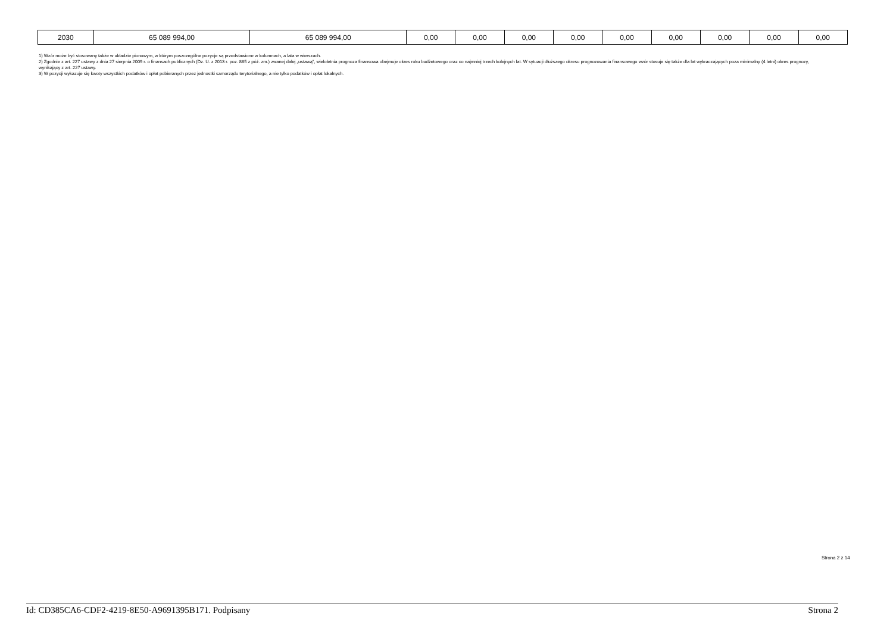| 2030 | 65 089 994,00 | 65 089 994,00 | 0,00 | 0,00 | 0,00 | 0,00 | 0,00 | 0,00 | 0,00 | 0,00 | 0,00 |
1) Wzór może być stosowany także w układzie pionowym, w którym poszczególne pozycje są przedstawione w kolumnach, a lata w wierszach.
2) Zgodnie z art. 227 ustawy z dnia 27 sierpnia 2009 r. o finansach publicznych (Dz. U. z 2013 r. poz. 885 z póź. zm.) zwanej dalej „ustawą”, wieloletnia prognoza finansowa obejmuje okres roku budżetowego oraz co najmniej trzech kolejnych lat. W sytuacji dłuższego okresu prognozowania finansowego wzór stosuje się także dla lat wykraczających poza minimalny (4 letni) okres prognozy, wynikający z art. 227 ustawy.
3) W pozycji wykazuje się kwoty wszystkich podatków i opłat pobieranych przez jednostki samorządu terytorialnego, a nie tylko podatków i opłat lokalnych.
Strona 2 z 14
Id: CD385CA6-CDF2-4219-8E50-A9691395B171. Podpisany Strona 2